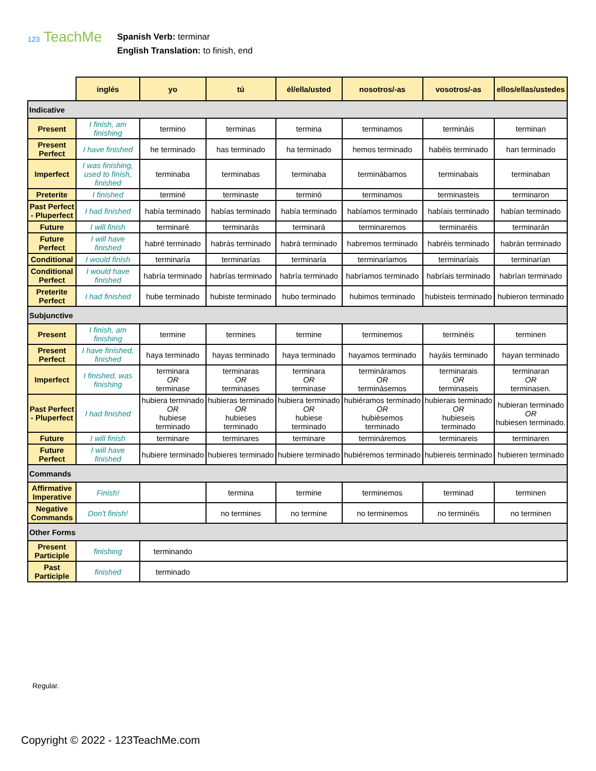123 TeachMe
Spanish Verb: terminar
English Translation: to finish, end
| | inglés | yo | tú | él/ella/usted | nosotros/-as | vosotros/-as | ellos/ellas/ustedes |
| --- | --- | --- | --- | --- | --- | --- | --- |
| Indicative | | | | | | | |
| Present | I finish, am finishing | termino | terminas | termina | terminamos | termináis | terminan |
| Present Perfect | I have finished | he terminado | has terminado | ha terminado | hemos terminado | habéis terminado | han terminado |
| Imperfect | I was finishing, used to finish, finished | terminaba | terminabas | terminaba | terminábamos | terminabais | terminaban |
| Preterite | I finished | terminé | terminaste | terminó | terminamos | terminasteis | terminaron |
| Past Perfect - Pluperfect | I had finished | había terminado | habías terminado | había terminado | habíamos terminado | habíais terminado | habían terminado |
| Future | I will finish | terminaré | terminarás | terminará | terminaremos | terminaréis | terminarán |
| Future Perfect | I will have finished | habré terminado | habrás terminado | habrá terminado | habremos terminado | habréis terminado | habrán terminado |
| Conditional | I would finish | terminaría | terminarías | terminaría | terminaríamos | terminaríais | terminarían |
| Conditional Perfect | I would have finished | habría terminado | habrías terminado | habría terminado | habríamos terminado | habríais terminado | habrían terminado |
| Preterite Perfect | I had finished | hube terminado | hubiste terminado | hubo terminado | hubimos terminado | hubisteis terminado | hubieron terminado |
| Subjunctive | | | | | | | |
| Present | I finish, am finishing | termine | termines | termine | terminemos | terminéis | terminen |
| Present Perfect | I have finished, finished | haya terminado | hayas terminado | haya terminado | hayamos terminado | hayáis terminado | hayan terminado |
| Imperfect | I finished, was finishing | terminara OR terminase | terminaras OR terminases | terminara OR terminase | termináramos OR terminàsemos | terminarais OR terminaseis | terminaran OR terminasen. |
| Past Perfect - Pluperfect | I had finished | hubiera terminado OR hubiese terminado | hubieras terminado OR hubieses terminado | hubiera terminado OR hubiese terminado | hubiéramos terminado OR hubièsemos terminado | hubierais terminado OR hubieseis terminado | hubieran terminado OR hubiesen terminado. |
| Future | I will finish | terminare | terminares | terminare | termináremos | terminareis | terminaren |
| Future Perfect | I will have finished | hubiere terminado | hubieres terminado | hubiere terminado | hubiéremos terminado | hubiereis terminado | hubieren terminado |
| Commands | | | | | | | |
| Affirmative Imperative | Finish! | | termina | termine | terminemos | terminad | terminen |
| Negative Commands | Don't finish! | | no termines | no termine | no terminemos | no terminéis | no terminen |
| Other Forms | | | | | | | |
| Present Participle | finishing | terminando | | | | | |
| Past Participle | finished | terminado | | | | | |
Regular.
Copyright © 2022 - 123TeachMe.com